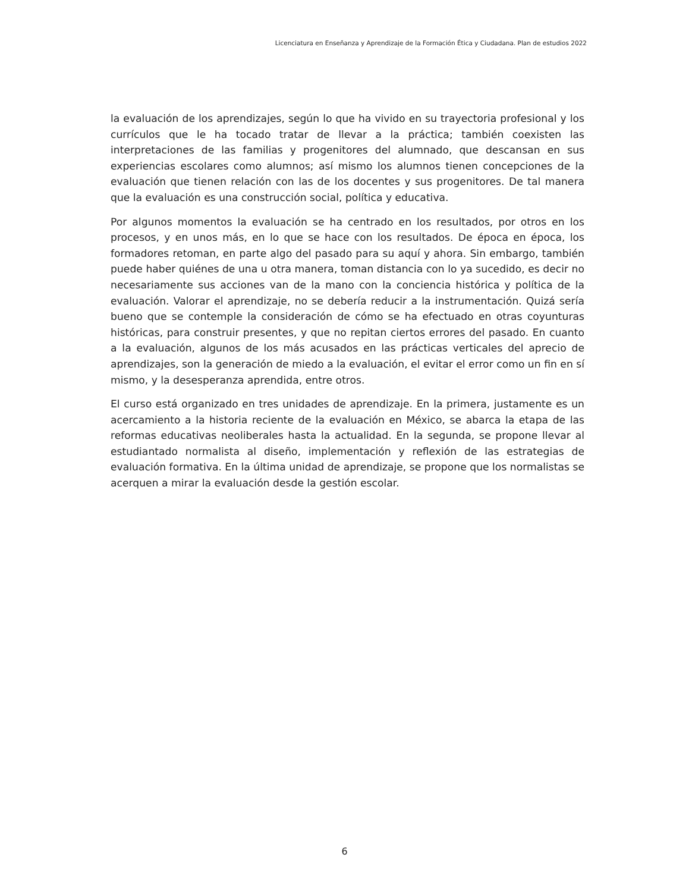Licenciatura en Enseñanza y Aprendizaje de la Formación Ética y Ciudadana. Plan de estudios 2022
la evaluación de los aprendizajes, según lo que ha vivido en su trayectoria profesional y los currículos que le ha tocado tratar de llevar a la práctica; también coexisten las interpretaciones de las familias y progenitores del alumnado, que descansan en sus experiencias escolares como alumnos; así mismo los alumnos tienen concepciones de la evaluación que tienen relación con las de los docentes y sus progenitores. De tal manera que la evaluación es una construcción social, política y educativa.
Por algunos momentos la evaluación se ha centrado en los resultados, por otros en los procesos, y en unos más, en lo que se hace con los resultados. De época en época, los formadores retoman, en parte algo del pasado para su aquí y ahora. Sin embargo, también puede haber quiénes de una u otra manera, toman distancia con lo ya sucedido, es decir no necesariamente sus acciones van de la mano con la conciencia histórica y política de la evaluación. Valorar el aprendizaje, no se debería reducir a la instrumentación. Quizá sería bueno que se contemple la consideración de cómo se ha efectuado en otras coyunturas históricas, para construir presentes, y que no repitan ciertos errores del pasado. En cuanto a la evaluación, algunos de los más acusados en las prácticas verticales del aprecio de aprendizajes, son la generación de miedo a la evaluación, el evitar el error como un fin en sí mismo, y la desesperanza aprendida, entre otros.
El curso está organizado en tres unidades de aprendizaje. En la primera, justamente es un acercamiento a la historia reciente de la evaluación en México, se abarca la etapa de las reformas educativas neoliberales hasta la actualidad. En la segunda, se propone llevar al estudiantado normalista al diseño, implementación y reflexión de las estrategias de evaluación formativa. En la última unidad de aprendizaje, se propone que los normalistas se acerquen a mirar la evaluación desde la gestión escolar.
6